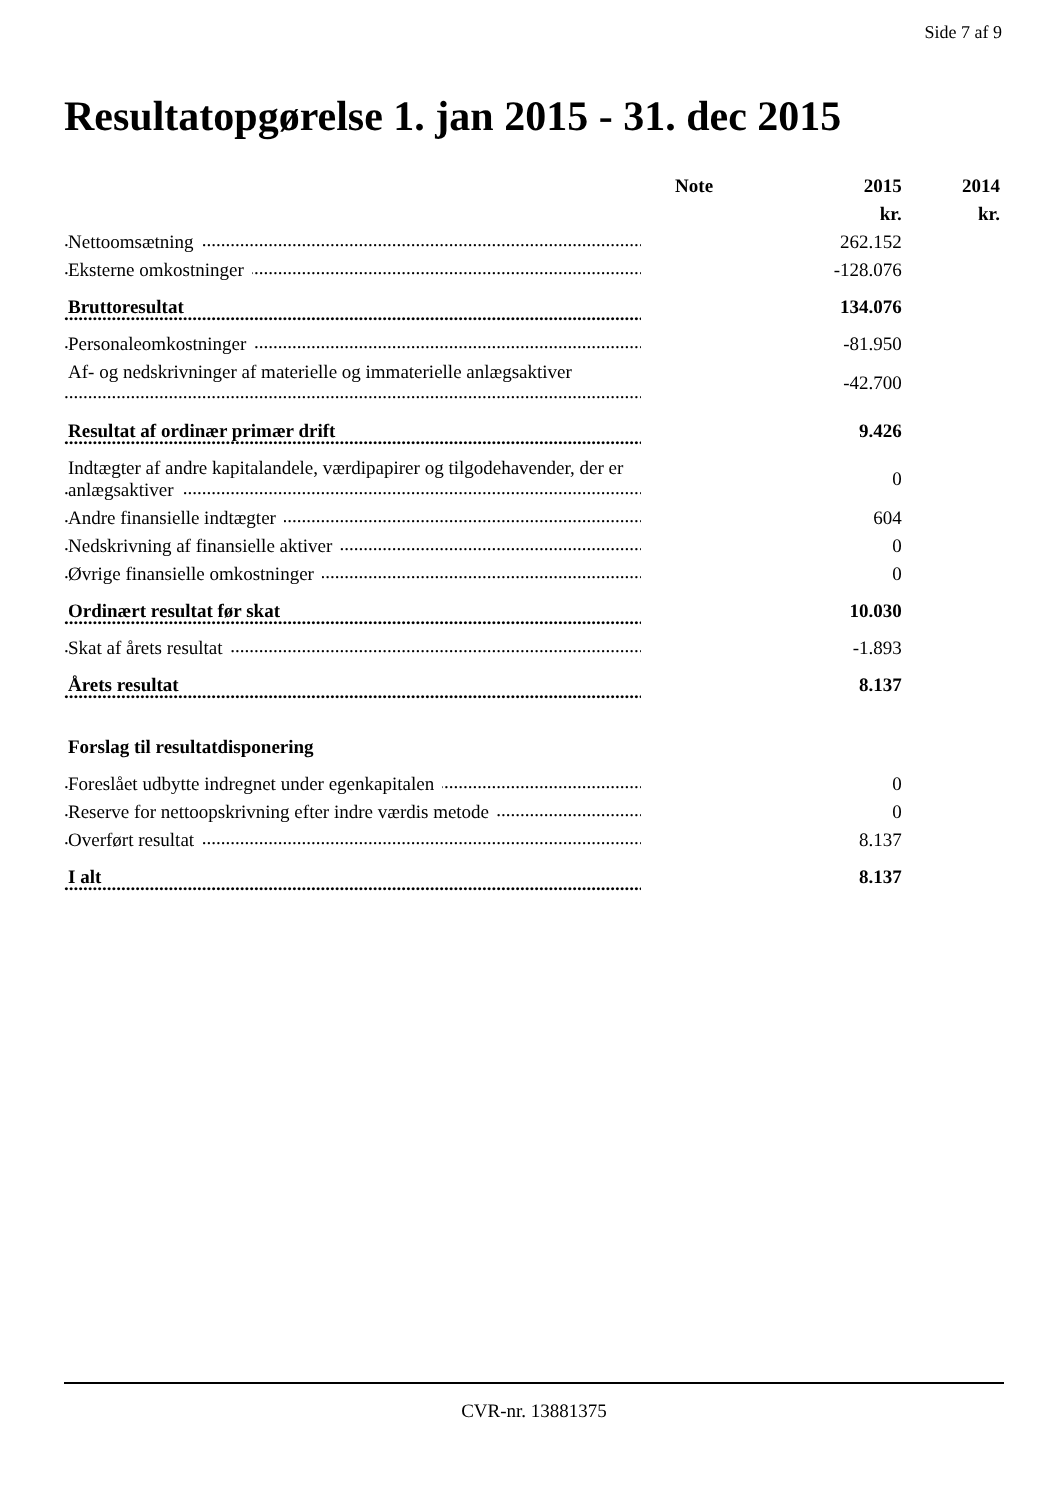Side 7 af 9
Resultatopgørelse 1. jan 2015 - 31. dec 2015
| | Note | 2015 | 2014 |
| --- | --- | --- | --- |
| | | kr. | kr. |
| Nettoomsætning | | 262.152 | |
| Eksterne omkostninger | | -128.076 | |
| Bruttoresultat | | 134.076 | |
| Personaleomkostninger | | -81.950 | |
| Af- og nedskrivninger af materielle og immaterielle anlægsaktiver | | -42.700 | |
| Resultat af ordinær primær drift | | 9.426 | |
| Indtægter af andre kapitalandele, værdipapirer og tilgodehavender, der er anlægsaktiver | | 0 | |
| Andre finansielle indtægter | | 604 | |
| Nedskrivning af finansielle aktiver | | 0 | |
| Øvrige finansielle omkostninger | | 0 | |
| Ordinært resultat før skat | | 10.030 | |
| Skat af årets resultat | | -1.893 | |
| Årets resultat | | 8.137 | |
| Forslag til resultatdisponering | | | |
| Foreslået udbytte indregnet under egenkapitalen | | 0 | |
| Reserve for nettoopskrivning efter indre værdis metode | | 0 | |
| Overført resultat | | 8.137 | |
| I alt | | 8.137 | |
CVR-nr. 13881375